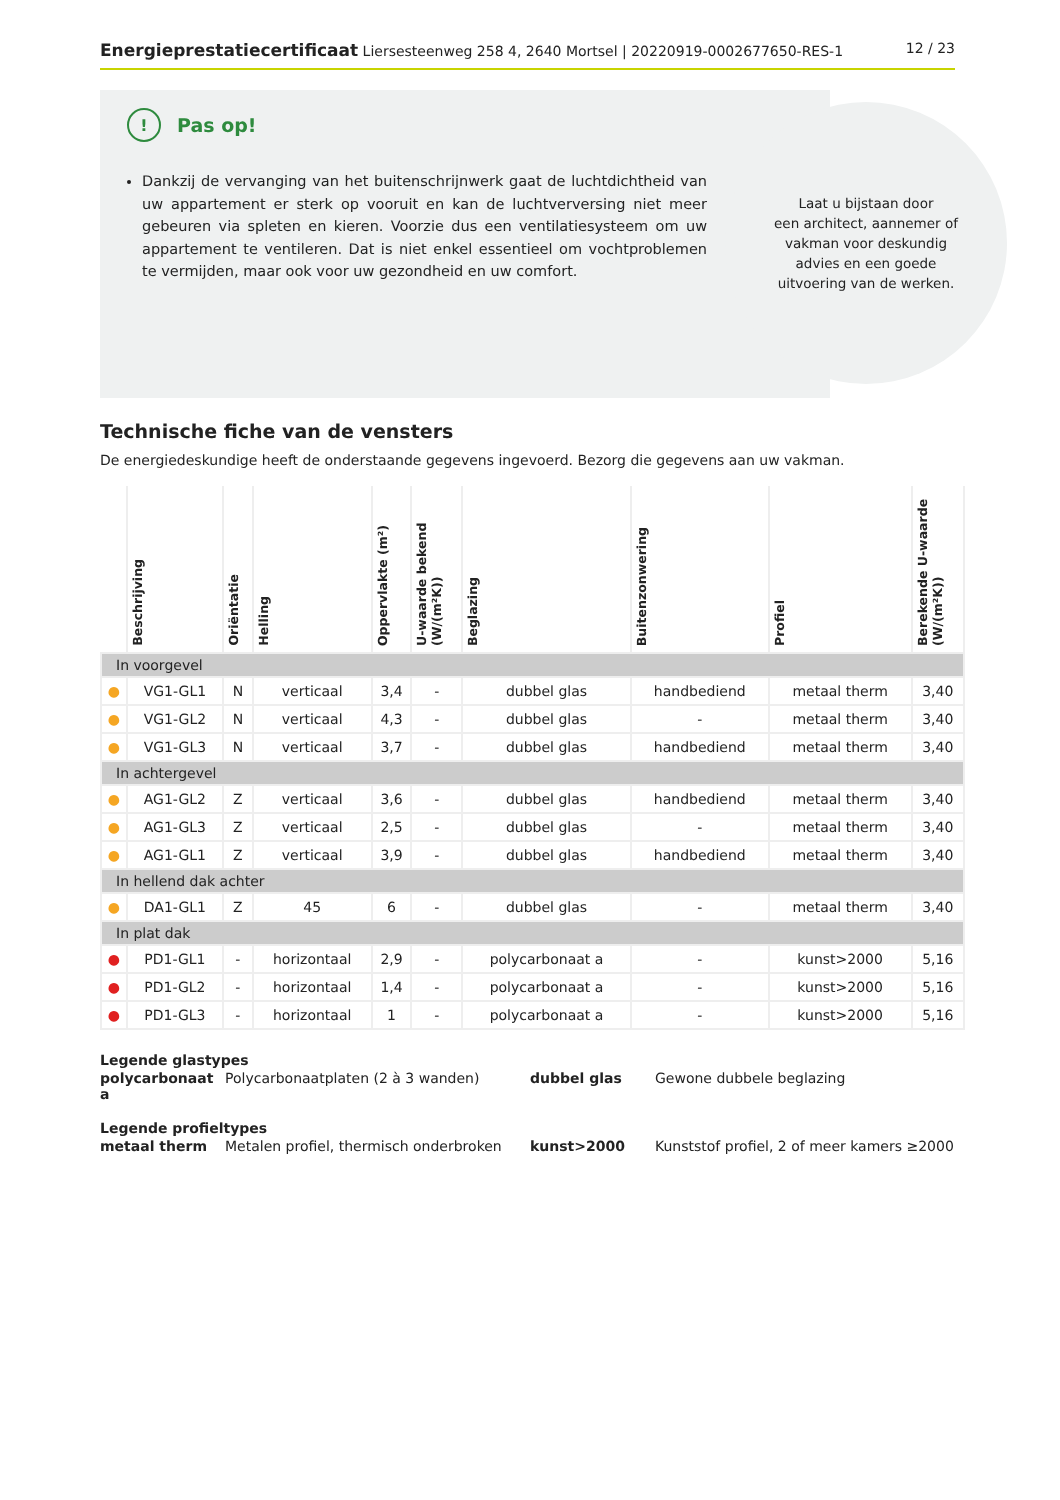Energieprestatiecertificaat Liersesteenweg 258 4, 2640 Mortsel | 20220919-0002677650-RES-1
12 / 23
Laat u bijstaan door
een architect, aannemer of
vakman voor deskundig
advies en een goede
uitvoering van de werken.
! Pas op!
Dankzij de vervanging van het buitenschrijnwerk gaat de luchtdichtheid van uw appartement er sterk op vooruit en kan de luchtverversing niet meer gebeuren via spleten en kieren. Voorzie dus een ventilatiesysteem om uw appartement te ventileren. Dat is niet enkel essentieel om vochtproblemen te vermijden, maar ook voor uw gezondheid en uw comfort.
Technische fiche van de vensters
De energiedeskundige heeft de onderstaande gegevens ingevoerd. Bezorg die gegevens aan uw vakman.
| | Beschrijving | Oriëntatie | Helling | Oppervlakte (m²) | U-waarde bekend (W/(m²K)) | Beglazing | Buitenzonwering | Profiel | Berekende U-waarde (W/(m²K)) |
| --- | --- | --- | --- | --- | --- | --- | --- | --- | --- |
| In voorgevel | | | | | | | | | |
| ● | VG1-GL1 | N | verticaal | 3,4 | - | dubbel glas | handbediend | metaal therm | 3,40 |
| ● | VG1-GL2 | N | verticaal | 4,3 | - | dubbel glas | - | metaal therm | 3,40 |
| ● | VG1-GL3 | N | verticaal | 3,7 | - | dubbel glas | handbediend | metaal therm | 3,40 |
| In achtergevel | | | | | | | | | |
| ● | AG1-GL2 | Z | verticaal | 3,6 | - | dubbel glas | handbediend | metaal therm | 3,40 |
| ● | AG1-GL3 | Z | verticaal | 2,5 | - | dubbel glas | - | metaal therm | 3,40 |
| ● | AG1-GL1 | Z | verticaal | 3,9 | - | dubbel glas | handbediend | metaal therm | 3,40 |
| In hellend dak achter | | | | | | | | | |
| ● | DA1-GL1 | Z | 45 | 6 | - | dubbel glas | - | metaal therm | 3,40 |
| In plat dak | | | | | | | | | |
| ● | PD1-GL1 | - | horizontaal | 2,9 | - | polycarbonaat a | - | kunst>2000 | 5,16 |
| ● | PD1-GL2 | - | horizontaal | 1,4 | - | polycarbonaat a | - | kunst>2000 | 5,16 |
| ● | PD1-GL3 | - | horizontaal | 1 | - | polycarbonaat a | - | kunst>2000 | 5,16 |
Legende glastypes
| polycarbonaat a | Polycarbonaatplaten (2 à 3 wanden) | dubbel glas | Gewone dubbele beglazing |
Legende profieltypes
| metaal therm | Metalen profiel, thermisch onderbroken | kunst>2000 | Kunststof profiel, 2 of meer kamers ≥2000 |